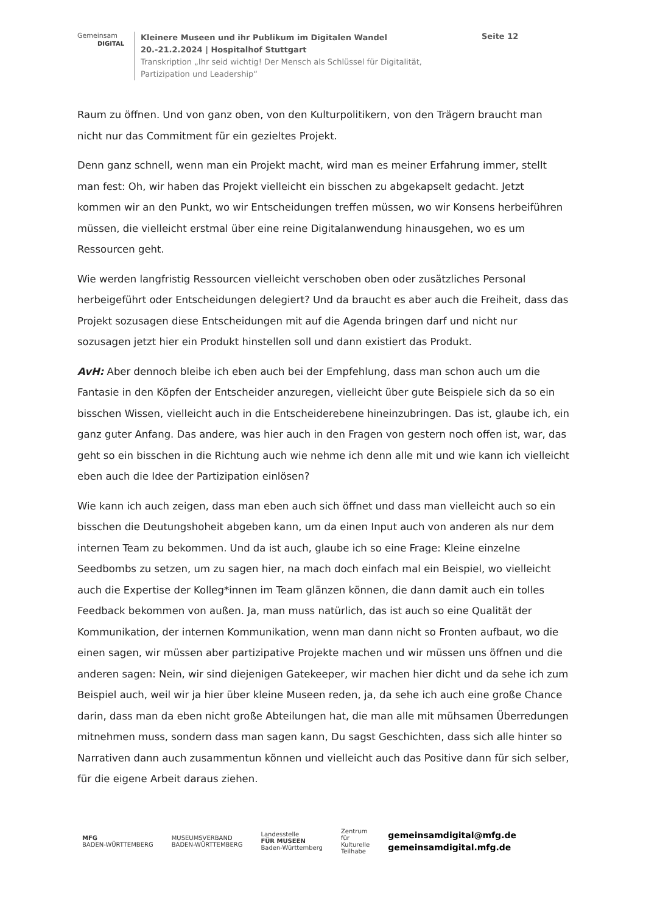Gemeinsam
DIGITAL
Kleinere Museen und ihr Publikum im Digitalen Wandel
20.-21.2.2024 | Hospitalhof Stuttgart
Transkription „Ihr seid wichtig! Der Mensch als Schlüssel für Digitalität, Partizipation und Leadership“
Seite 12
Raum zu öffnen. Und von ganz oben, von den Kulturpolitikern, von den Trägern braucht man nicht nur das Commitment für ein gezieltes Projekt.
Denn ganz schnell, wenn man ein Projekt macht, wird man es meiner Erfahrung immer, stellt man fest: Oh, wir haben das Projekt vielleicht ein bisschen zu abgekapselt gedacht. Jetzt kommen wir an den Punkt, wo wir Entscheidungen treffen müssen, wo wir Konsens herbeiführen müssen, die vielleicht erstmal über eine reine Digitalanwendung hinausgehen, wo es um Ressourcen geht.
Wie werden langfristig Ressourcen vielleicht verschoben oben oder zusätzliches Personal herbeigeführt oder Entscheidungen delegiert? Und da braucht es aber auch die Freiheit, dass das Projekt sozusagen diese Entscheidungen mit auf die Agenda bringen darf und nicht nur sozusagen jetzt hier ein Produkt hinstellen soll und dann existiert das Produkt.
AvH: Aber dennoch bleibe ich eben auch bei der Empfehlung, dass man schon auch um die Fantasie in den Köpfen der Entscheider anzuregen, vielleicht über gute Beispiele sich da so ein bisschen Wissen, vielleicht auch in die Entscheiderebene hineinzubringen. Das ist, glaube ich, ein ganz guter Anfang. Das andere, was hier auch in den Fragen von gestern noch offen ist, war, das geht so ein bisschen in die Richtung auch wie nehme ich denn alle mit und wie kann ich vielleicht eben auch die Idee der Partizipation einlösen?
Wie kann ich auch zeigen, dass man eben auch sich öffnet und dass man vielleicht auch so ein bisschen die Deutungshoheit abgeben kann, um da einen Input auch von anderen als nur dem internen Team zu bekommen. Und da ist auch, glaube ich so eine Frage: Kleine einzelne Seedbombs zu setzen, um zu sagen hier, na mach doch einfach mal ein Beispiel, wo vielleicht auch die Expertise der Kolleg*innen im Team glänzen können, die dann damit auch ein tolles Feedback bekommen von außen. Ja, man muss natürlich, das ist auch so eine Qualität der Kommunikation, der internen Kommunikation, wenn man dann nicht so Fronten aufbaut, wo die einen sagen, wir müssen aber partizipative Projekte machen und wir müssen uns öffnen und die anderen sagen: Nein, wir sind diejenigen Gatekeeper, wir machen hier dicht und da sehe ich zum Beispiel auch, weil wir ja hier über kleine Museen reden, ja, da sehe ich auch eine große Chance darin, dass man da eben nicht große Abteilungen hat, die man alle mit mühsamen Überredungen mitnehmen muss, sondern dass man sagen kann, Du sagst Geschichten, dass sich alle hinter so Narrativen dann auch zusammentun können und vielleicht auch das Positive dann für sich selber, für die eigene Arbeit daraus ziehen.
MFG
BADEN-WÜRTTEMBERG
MUSEUMSVERBAND
BADEN-WÜRTTEMBERG
Landesstelle
FÜR MUSEEN
Baden-Württemberg
Zentrum
für
Kulturelle
Teilhabe
gemeinsamdigital@mfg.de
gemeinsamdigital.mfg.de